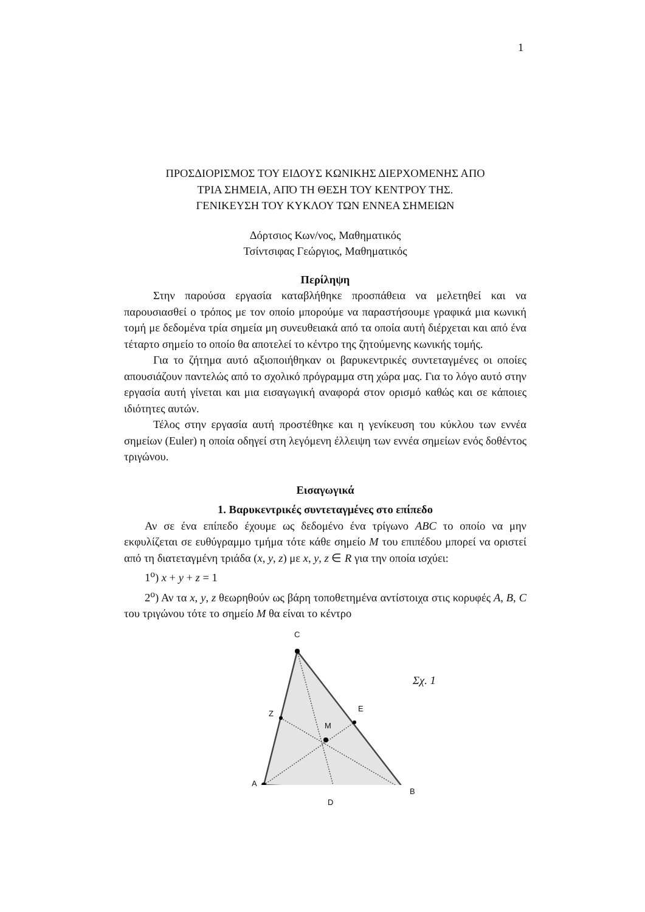1
ΠΡΟΣΔΙΟΡΙΣΜΟΣ ΤΟΥ ΕΙΔΟΥΣ ΚΩΝΙΚΗΣ ΔΙΕΡΧΟΜΕΝΗΣ ΑΠΟ
ΤΡΙΑ ΣΗΜΕΙΑ, ΑΠΌ ΤΗ ΘΕΣΗ ΤΟΥ ΚΕΝΤΡΟΥ ΤΗΣ.
ΓΕΝΙΚΕΥΣΗ ΤΟΥ ΚΥΚΛΟΥ ΤΩΝ ΕΝΝΕΑ ΣΗΜΕΙΩΝ
Δόρτσιος Κων/νος, Μαθηματικός
Τσίντσιφας Γεώργιος, Μαθηματικός
Περίληψη
Στην παρούσα εργασία καταβλήθηκε προσπάθεια να μελετηθεί και να παρουσιασθεί ο τρόπος με τον οποίο μπορούμε να παραστήσουμε γραφικά μια κωνική τομή με δεδομένα τρία σημεία μη συνευθειακά από τα οποία αυτή διέρχεται και από ένα τέταρτο σημείο το οποίο θα αποτελεί το κέντρο της ζητούμενης κωνικής τομής.
Για το ζήτημα αυτό αξιοποιήθηκαν οι βαρυκεντρικές συντεταγμένες οι οποίες απουσιάζουν παντελώς από το σχολικό πρόγραμμα στη χώρα μας. Για το λόγο αυτό στην εργασία αυτή γίνεται και μια εισαγωγική αναφορά στον ορισμό καθώς και σε κάποιες ιδιότητες αυτών.
Τέλος στην εργασία αυτή προστέθηκε και η γενίκευση του κύκλου των εννέα σημείων (Euler) η οποία οδηγεί στη λεγόμενη έλλειψη των εννέα σημείων ενός δοθέντος τριγώνου.
Εισαγωγικά
1. Βαρυκεντρικές συντεταγμένες στο επίπεδο
Αν σε ένα επίπεδο έχουμε ως δεδομένο ένα τρίγωνο ABC το οποίο να μην εκφυλίζεται σε ευθύγραμμο τμήμα τότε κάθε σημείο M του επιπέδου μπορεί να οριστεί από τη διατεταγμένη τριάδα (x, y, z) με x, y, z ∈ R για την οποία ισχύει:
1<sup>ο</sup>) x + y + z = 1
2<sup>ο</sup>) Αν τα x, y, z θεωρηθούν ως βάρη τοποθετημένα αντίστοιχα στις κορυφές A, B, C του τριγώνου τότε το σημείο M θα είναι το κέντρο
C
Z
E
M
A
B
D
Σχ. 1